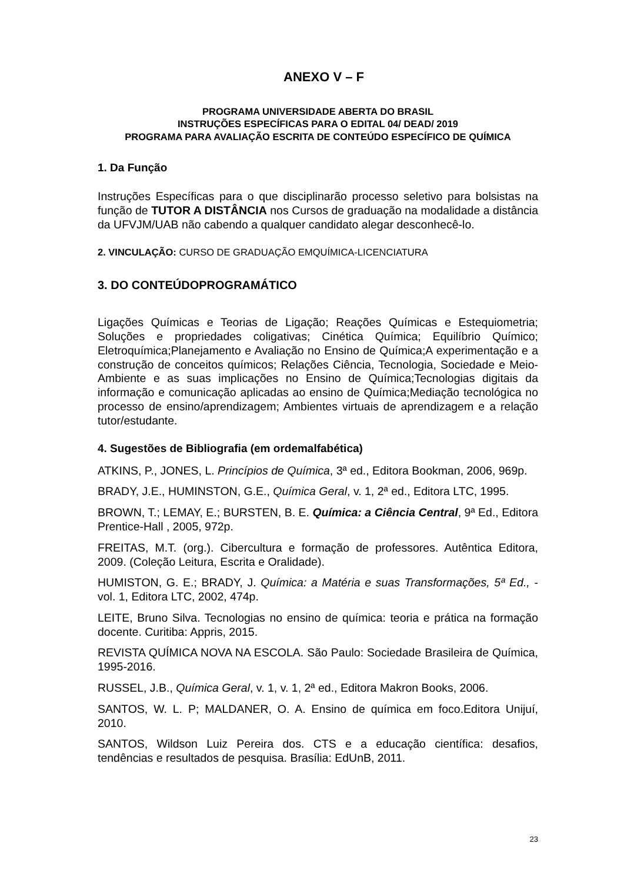ANEXO V – F
PROGRAMA UNIVERSIDADE ABERTA DO BRASIL
INSTRUÇÕES ESPECÍFICAS PARA O EDITAL 04/ DEAD/ 2019
PROGRAMA PARA AVALIAÇÃO ESCRITA DE CONTEÚDO ESPECÍFICO DE QUÍMICA
1. Da Função
Instruções Específicas para o que disciplinarão processo seletivo para bolsistas na função de TUTOR A DISTÂNCIA nos Cursos de graduação na modalidade a distância da UFVJM/UAB não cabendo a qualquer candidato alegar desconhecê-lo.
2. VINCULAÇÃO: CURSO DE GRADUAÇÃO EMQUÍMICA-LICENCIATURA
3. DO CONTEÚDOPROGRAMÁTICO
Ligações Químicas e Teorias de Ligação; Reações Químicas e Estequiometria; Soluções e propriedades coligativas; Cinética Química; Equilíbrio Químico; Eletroquímica;Planejamento e Avaliação no Ensino de Química;A experimentação e a construção de conceitos químicos; Relações Ciência, Tecnologia, Sociedade e Meio-Ambiente e as suas implicações no Ensino de Química;Tecnologias digitais da informação e comunicação aplicadas ao ensino de Química;Mediação tecnológica no processo de ensino/aprendizagem; Ambientes virtuais de aprendizagem e a relação tutor/estudante.
4. Sugestões de Bibliografia (em ordemalfabética)
ATKINS, P., JONES, L. Princípios de Química, 3ª ed., Editora Bookman, 2006, 969p.
BRADY, J.E., HUMINSTON, G.E., Química Geral, v. 1, 2ª ed., Editora LTC, 1995.
BROWN, T.; LEMAY, E.; BURSTEN, B. E. Química: a Ciência Central, 9ª Ed., Editora Prentice-Hall , 2005, 972p.
FREITAS, M.T. (org.). Cibercultura e formação de professores. Autêntica Editora, 2009. (Coleção Leitura, Escrita e Oralidade).
HUMISTON, G. E.; BRADY, J. Química: a Matéria e suas Transformações, 5ª Ed., - vol. 1, Editora LTC, 2002, 474p.
LEITE, Bruno Silva. Tecnologias no ensino de química: teoria e prática na formação docente. Curitiba: Appris, 2015.
REVISTA QUÍMICA NOVA NA ESCOLA. São Paulo: Sociedade Brasileira de Química, 1995-2016.
RUSSEL, J.B., Química Geral, v. 1, v. 1, 2ª ed., Editora Makron Books, 2006.
SANTOS, W. L. P; MALDANER, O. A. Ensino de química em foco.Editora Unijuí, 2010.
SANTOS, Wildson Luiz Pereira dos. CTS e a educação científica: desafios, tendências e resultados de pesquisa. Brasília: EdUnB, 2011.
23